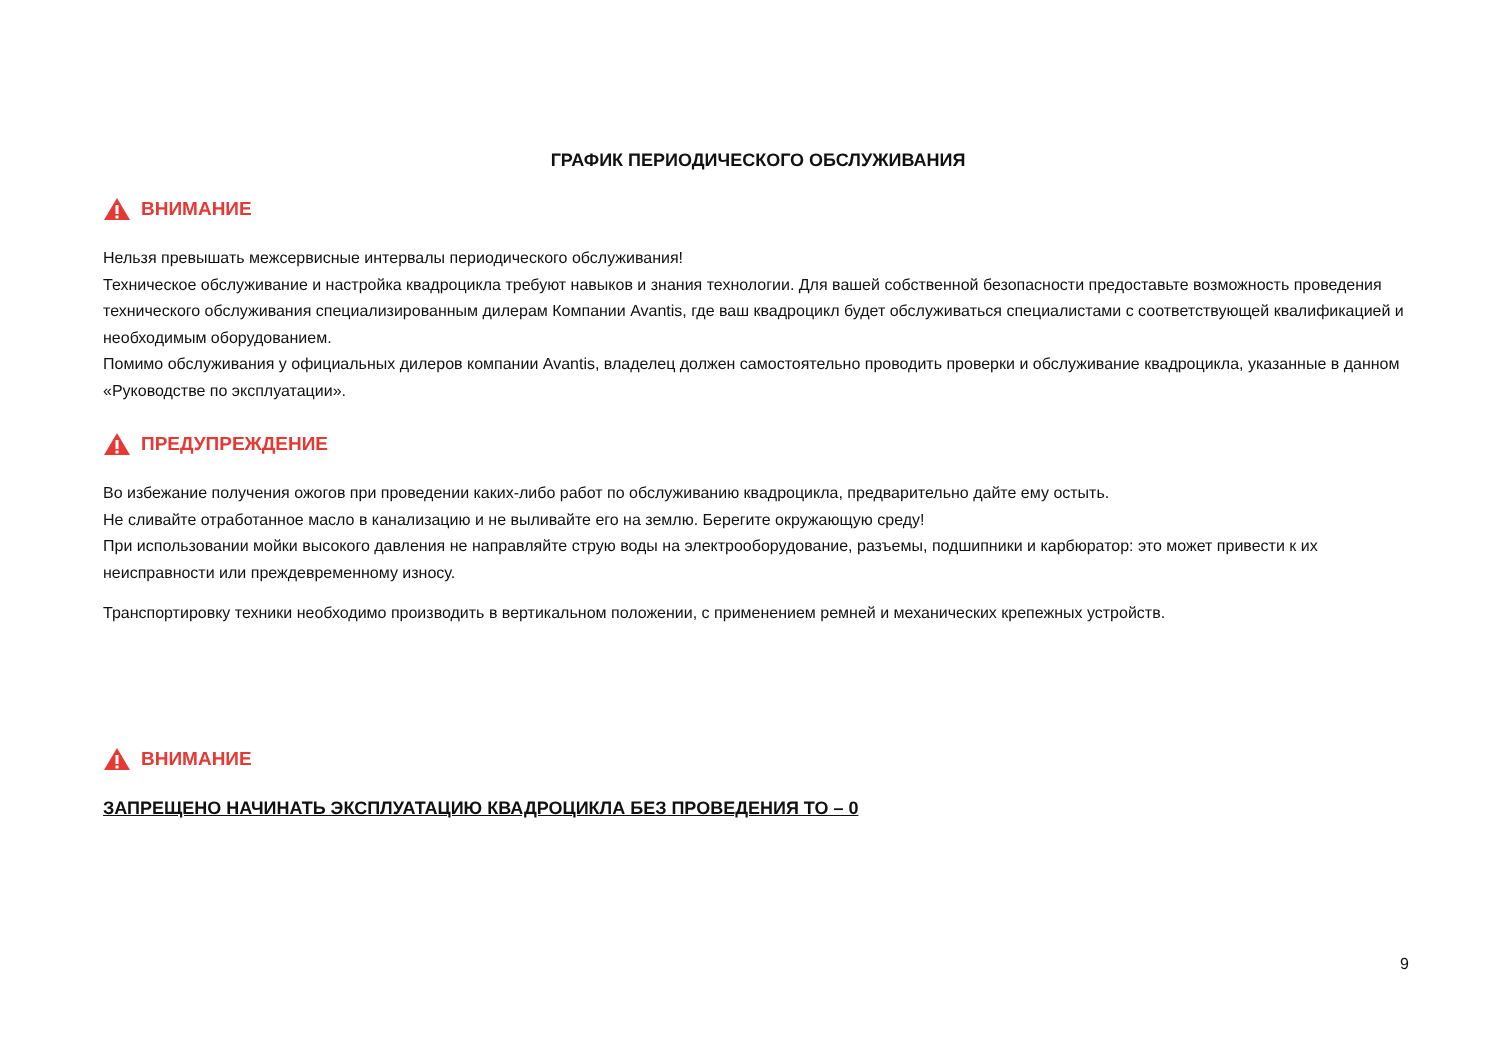ГРАФИК ПЕРИОДИЧЕСКОГО ОБСЛУЖИВАНИЯ
ВНИМАНИЕ
Нельзя превышать межсервисные интервалы периодического обслуживания!
Техническое обслуживание и настройка квадроцикла требуют навыков и знания технологии. Для вашей собственной безопасности предоставьте возможность проведения технического обслуживания специализированным дилерам Компании Avantis, где ваш квадроцикл будет обслуживаться специалистами с соответствующей квалификацией и необходимым оборудованием.
Помимо обслуживания у официальных дилеров компании Avantis, владелец должен самостоятельно проводить проверки и обслуживание квадроцикла, указанные в данном «Руководстве по эксплуатации».
ПРЕДУПРЕЖДЕНИЕ
Во избежание получения ожогов при проведении каких-либо работ по обслуживанию квадроцикла, предварительно дайте ему остыть.
Не сливайте отработанное масло в канализацию и не выливайте его на землю. Берегите окружающую среду!
При использовании мойки высокого давления не направляйте струю воды на электрооборудование, разъемы, подшипники и карбюратор: это может привести к их неисправности или преждевременному износу.
Транспортировку техники необходимо производить в вертикальном положении, с применением ремней и механических крепежных устройств.
ВНИМАНИЕ
ЗАПРЕЩЕНО НАЧИНАТЬ ЭКСПЛУАТАЦИЮ КВАДРОЦИКЛА БЕЗ ПРОВЕДЕНИЯ ТО – 0
9